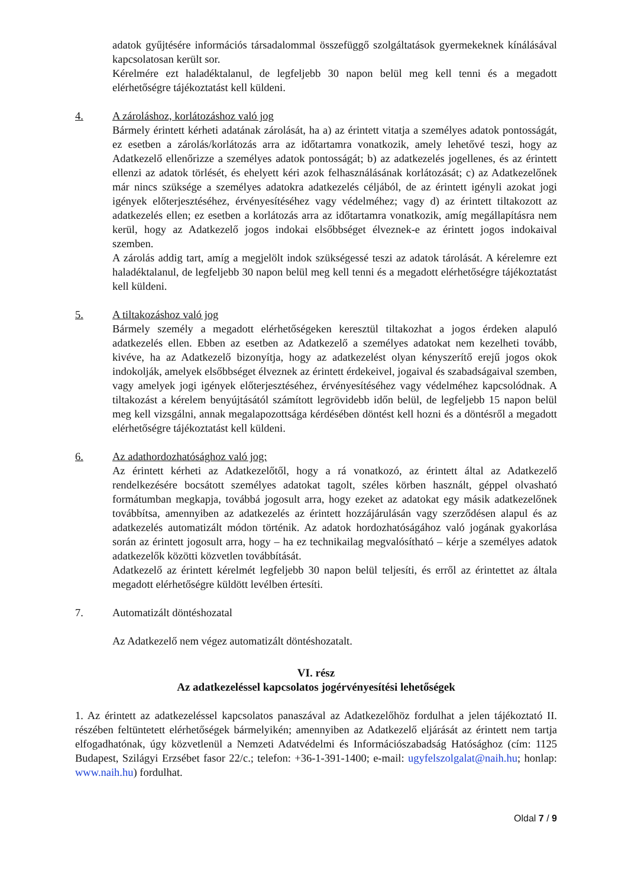adatok gyűjtésére információs társadalommal összefüggő szolgáltatások gyermekeknek kínálásával kapcsolatosan került sor.
Kérelmére ezt haladéktalanul, de legfeljebb 30 napon belül meg kell tenni és a megadott elérhetőségre tájékoztatást kell küldeni.
4. A zároláshoz, korlátozáshoz való jog
Bármely érintett kérheti adatának zárolását, ha a) az érintett vitatja a személyes adatok pontosságát, ez esetben a zárolás/korlátozás arra az időtartamra vonatkozik, amely lehetővé teszi, hogy az Adatkezelő ellenőrizze a személyes adatok pontosságát; b) az adatkezelés jogellenes, és az érintett ellenzi az adatok törlését, és ehelyett kéri azok felhasználásának korlátozását; c) az Adatkezelőnek már nincs szüksége a személyes adatokra adatkezelés céljából, de az érintett igényli azokat jogi igények előterjesztéséhez, érvényesítéséhez vagy védelméhez; vagy d) az érintett tiltakozott az adatkezelés ellen; ez esetben a korlátozás arra az időtartamra vonatkozik, amíg megállapításra nem kerül, hogy az Adatkezelő jogos indokai elsőbbséget élveznek-e az érintett jogos indokaival szemben.
A zárolás addig tart, amíg a megjelölt indok szükségessé teszi az adatok tárolását. A kérelemre ezt haladéktalanul, de legfeljebb 30 napon belül meg kell tenni és a megadott elérhetőségre tájékoztatást kell küldeni.
5. A tiltakozáshoz való jog
Bármely személy a megadott elérhetőségeken keresztül tiltakozhat a jogos érdeken alapuló adatkezelés ellen. Ebben az esetben az Adatkezelő a személyes adatokat nem kezelheti tovább, kivéve, ha az Adatkezelő bizonyítja, hogy az adatkezelést olyan kényszerítő erejű jogos okok indokolják, amelyek elsőbbséget élveznek az érintett érdekeivel, jogaival és szabadságaival szemben, vagy amelyek jogi igények előterjesztéséhez, érvényesítéséhez vagy védelméhez kapcsolódnak. A tiltakozást a kérelem benyújtásától számított legrövidebb időn belül, de legfeljebb 15 napon belül meg kell vizsgálni, annak megalapozottsága kérdésében döntést kell hozni és a döntésről a megadott elérhetőségre tájékoztatást kell küldeni.
6. Az adathordozhatósághoz való jog:
Az érintett kérheti az Adatkezelőtől, hogy a rá vonatkozó, az érintett által az Adatkezelő rendelkezésére bocsátott személyes adatokat tagolt, széles körben használt, géppel olvasható formátumban megkapja, továbbá jogosult arra, hogy ezeket az adatokat egy másik adatkezelőnek továbbítsa, amennyiben az adatkezelés az érintett hozzájárulásán vagy szerződésen alapul és az adatkezelés automatizált módon történik. Az adatok hordozhatóságához való jogának gyakorlása során az érintett jogosult arra, hogy – ha ez technikailag megvalósítható – kérje a személyes adatok adatkezelők közötti közvetlen továbbítását.
Adatkezelő az érintett kérelmét legfeljebb 30 napon belül teljesíti, és erről az érintettet az általa megadott elérhetőségre küldött levélben értesíti.
7. Automatizált döntéshozatal
Az Adatkezelő nem végez automatizált döntéshozatalt.
VI. rész
Az adatkezeléssel kapcsolatos jogérvényesítési lehetőségek
1. Az érintett az adatkezeléssel kapcsolatos panaszával az Adatkezelőhöz fordulhat a jelen tájékoztató II. részében feltüntetett elérhetőségek bármelyikén; amennyiben az Adatkezelő eljárását az érintett nem tartja elfogadhatónak, úgy közvetlenül a Nemzeti Adatvédelmi és Információszabadság Hatósághoz (cím: 1125 Budapest, Szilágyi Erzsébet fasor 22/c.; telefon: +36-1-391-1400; e-mail: ugyfelszolgalat@naih.hu; honlap: www.naih.hu) fordulhat.
Oldal 7 / 9